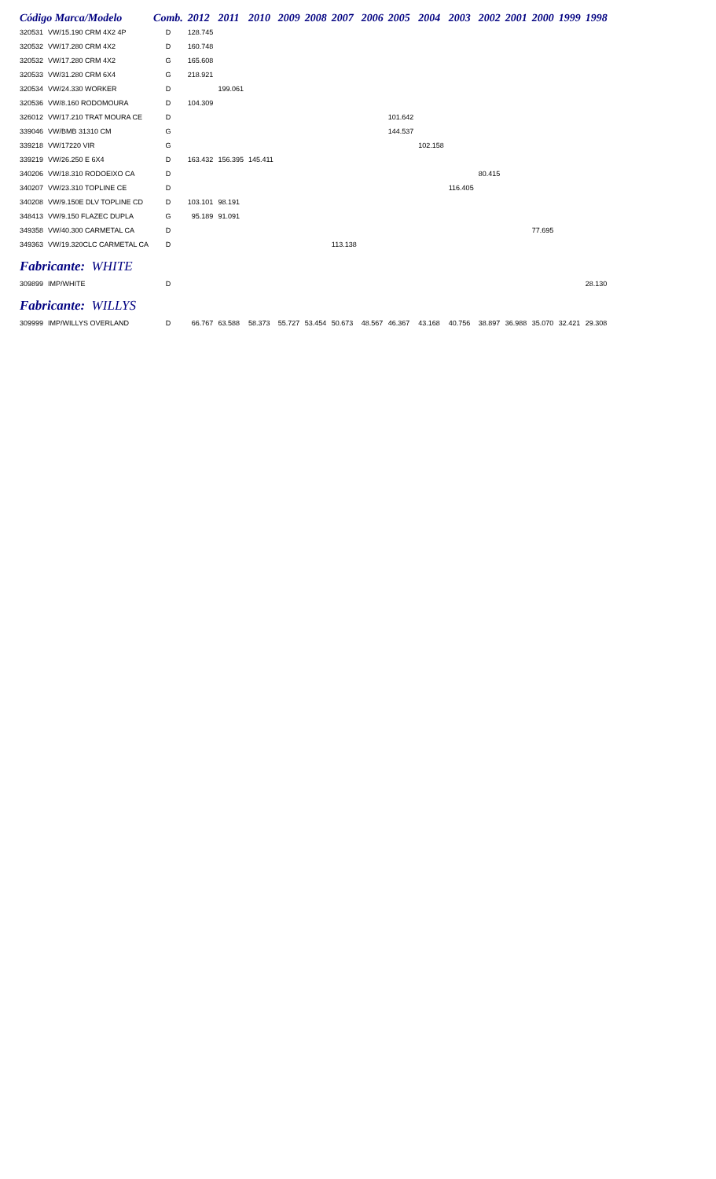| Código Marca/Modelo | | Comb. | 2012 | 2011 | 2010 | 2009 | 2008 | 2007 | 2006 | 2005 | 2004 | 2003 | 2002 | 2001 | 2000 | 1999 | 1998 |
| --- | --- | --- | --- | --- | --- | --- | --- | --- | --- | --- | --- | --- | --- | --- | --- | --- | --- |
| 320531 | VW/15.190 CRM 4X2 4P | D | 128.745 | | | | | | | | | | | | | | |
| 320532 | VW/17.280 CRM 4X2 | D | 160.748 | | | | | | | | | | | | | | |
| 320532 | VW/17.280 CRM 4X2 | G | 165.608 | | | | | | | | | | | | | | |
| 320533 | VW/31.280 CRM 6X4 | G | 218.921 | | | | | | | | | | | | | | |
| 320534 | VW/24.330 WORKER | D | | 199.061 | | | | | | | | | | | | | |
| 320536 | VW/8.160 RODOMOURA | D | 104.309 | | | | | | | | | | | | | | |
| 326012 | VW/17.210 TRAT MOURA CE | D | | | | | | | | 101.642 | | | | | | | |
| 339046 | VW/BMB 31310 CM | G | | | | | | | | 144.537 | | | | | | | |
| 339218 | VW/17220 VIR | G | | | | | | | | | 102.158 | | | | | | |
| 339219 | VW/26.250 E 6X4 | D | 163.432 | 156.395 | 145.411 | | | | | | | | | | | | |
| 340206 | VW/18.310 RODOEIXO CA | D | | | | | | | | | | | 80.415 | | | | |
| 340207 | VW/23.310 TOPLINE CE | D | | | | | | | | | | 116.405 | | | | | |
| 340208 | VW/9.150E DLV TOPLINE CD | D | 103.101 | 98.191 | | | | | | | | | | | | | |
| 348413 | VW/9.150 FLAZEC DUPLA | G | 95.189 | 91.091 | | | | | | | | | | | | | |
| 349358 | VW/40.300 CARMETAL CA | D | | | | | | | | | | | | | 77.695 | | |
| 349363 | VW/19.320CLC CARMETAL CA | D | | | | | | 113.138 | | | | | | | | | |
| Fabricante: WHITE | | | | | | | | | | | | | | | | | |
| 309899 | IMP/WHITE | D | | | | | | | | | | | | | | | 28.130 |
| Fabricante: WILLYS | | | | | | | | | | | | | | | | | |
| 309999 | IMP/WILLYS OVERLAND | D | 66.767 | 63.588 | 58.373 | 55.727 | 53.454 | 50.673 | 48.567 | 46.367 | 43.168 | 40.756 | 38.897 | 36.988 | 35.070 | 32.421 | 29.308 |